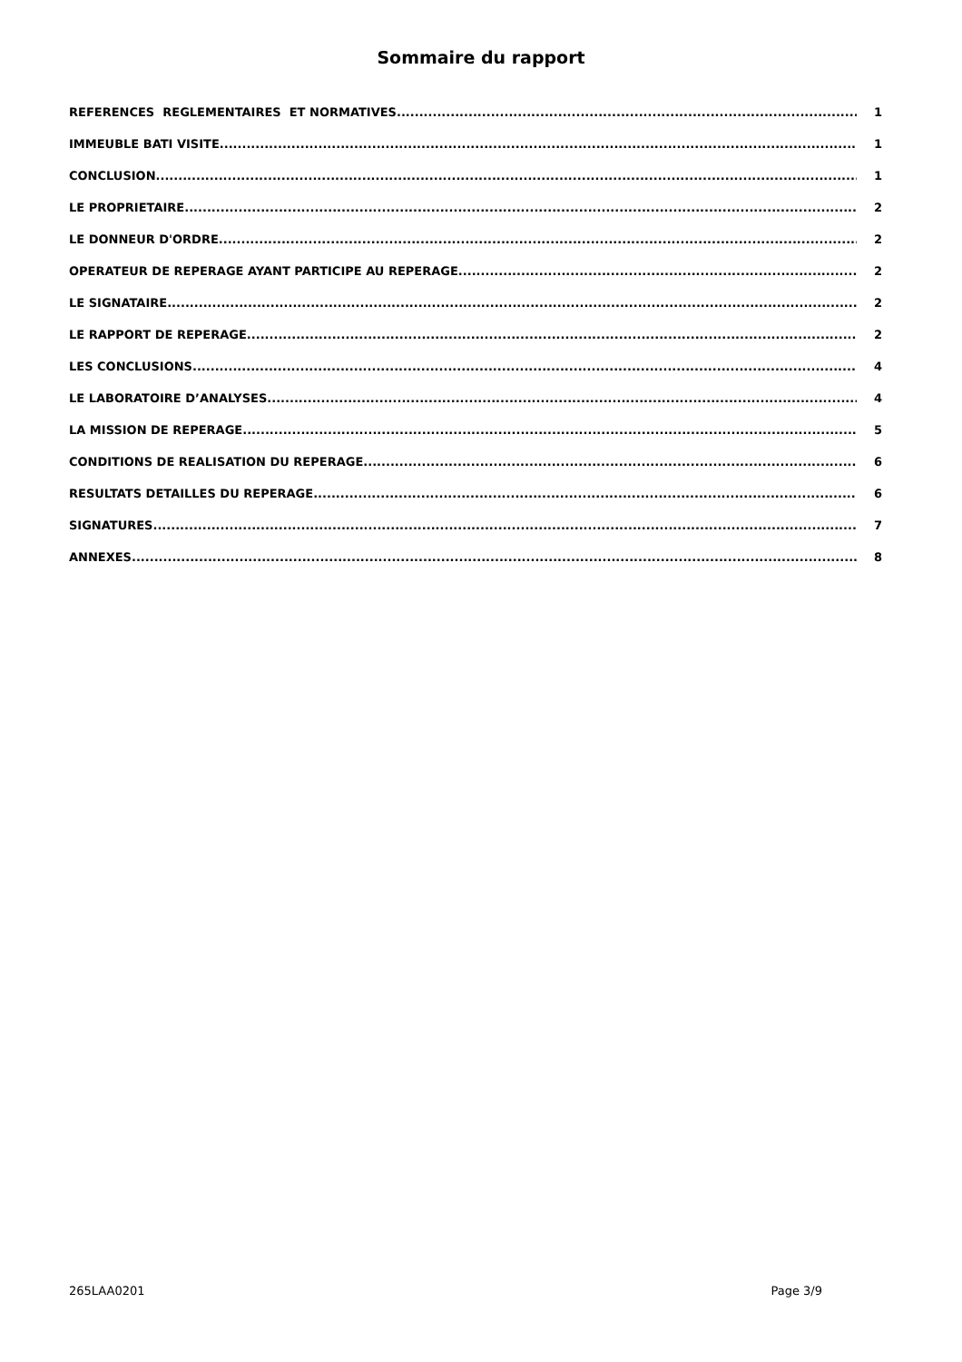Sommaire du rapport
REFERENCES REGLEMENTAIRES ET NORMATIVES 1
IMMEUBLE BATI VISITE 1
CONCLUSION 1
LE PROPRIETAIRE 2
LE DONNEUR D'ORDRE 2
OPERATEUR DE REPERAGE AYANT PARTICIPE AU REPERAGE 2
LE SIGNATAIRE 2
LE RAPPORT DE REPERAGE 2
LES CONCLUSIONS 4
LE LABORATOIRE D’ANALYSES 4
LA MISSION DE REPERAGE 5
CONDITIONS DE REALISATION DU REPERAGE 6
RESULTATS DETAILLES DU REPERAGE 6
SIGNATURES 7
ANNEXES 8
265LAA0201 Page 3/9